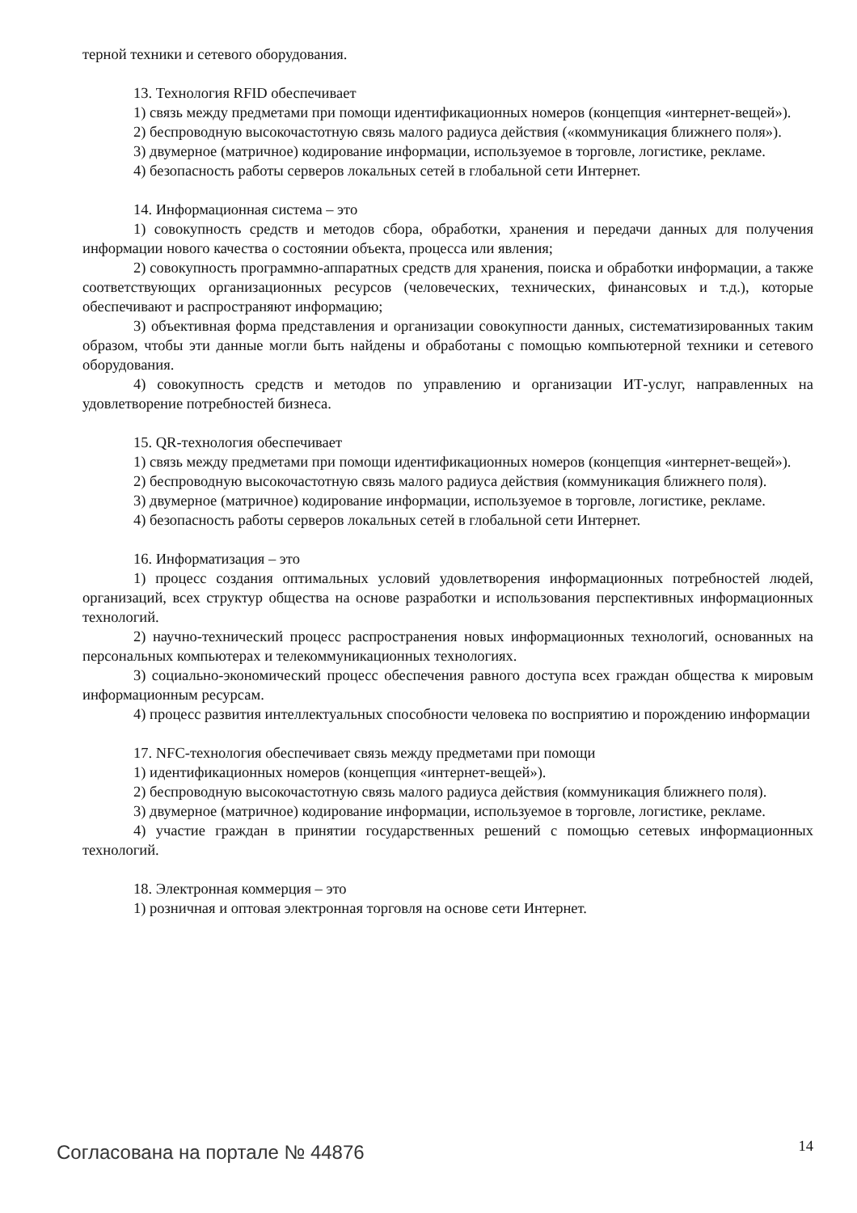терной техники и сетевого оборудования.
13. Технология RFID обеспечивает
1) связь между предметами при помощи идентификационных номеров (концепция «интернет-вещей»).
2) беспроводную высокочастотную связь малого радиуса действия («коммуникация ближнего поля»).
3) двумерное (матричное) кодирование информации, используемое в торговле, логистике, рекламе.
4) безопасность работы серверов локальных сетей в глобальной сети Интернет.
14. Информационная система – это
1) совокупность средств и методов сбора, обработки, хранения и передачи данных для получения информации нового качества о состоянии объекта, процесса или явления;
2) совокупность программно-аппаратных средств для хранения, поиска и обработки информации, а также соответствующих организационных ресурсов (человеческих, технических, финансовых и т.д.), которые обеспечивают и распространяют информацию;
3) объективная форма представления и организации совокупности данных, систематизированных таким образом, чтобы эти данные могли быть найдены и обработаны с помощью компьютерной техники и сетевого оборудования.
4) совокупность средств и методов по управлению и организации ИТ-услуг, направленных на удовлетворение потребностей бизнеса.
15. QR-технология обеспечивает
1) связь между предметами при помощи идентификационных номеров (концепция «интернет-вещей»).
2) беспроводную высокочастотную связь малого радиуса действия (коммуникация ближнего поля).
3) двумерное (матричное) кодирование информации, используемое в торговле, логистике, рекламе.
4) безопасность работы серверов локальных сетей в глобальной сети Интернет.
16. Информатизация – это
1) процесс создания оптимальных условий удовлетворения информационных потребностей людей, организаций, всех структур общества на основе разработки и использования перспективных информационных технологий.
2) научно-технический процесс распространения новых информационных технологий, основанных на персональных компьютерах и телекоммуникационных технологиях.
3) социально-экономический процесс обеспечения равного доступа всех граждан общества к мировым информационным ресурсам.
4) процесс развития интеллектуальных способности человека по восприятию и порождению информации
17. NFC-технология обеспечивает связь между предметами при помощи
1) идентификационных номеров (концепция «интернет-вещей»).
2) беспроводную высокочастотную связь малого радиуса действия (коммуникация ближнего поля).
3) двумерное (матричное) кодирование информации, используемое в торговле, логистике, рекламе.
4) участие граждан в принятии государственных решений с помощью сетевых информационных технологий.
18. Электронная коммерция – это
1) розничная и оптовая электронная торговля на основе сети Интернет.
Согласована на портале № 44876 14